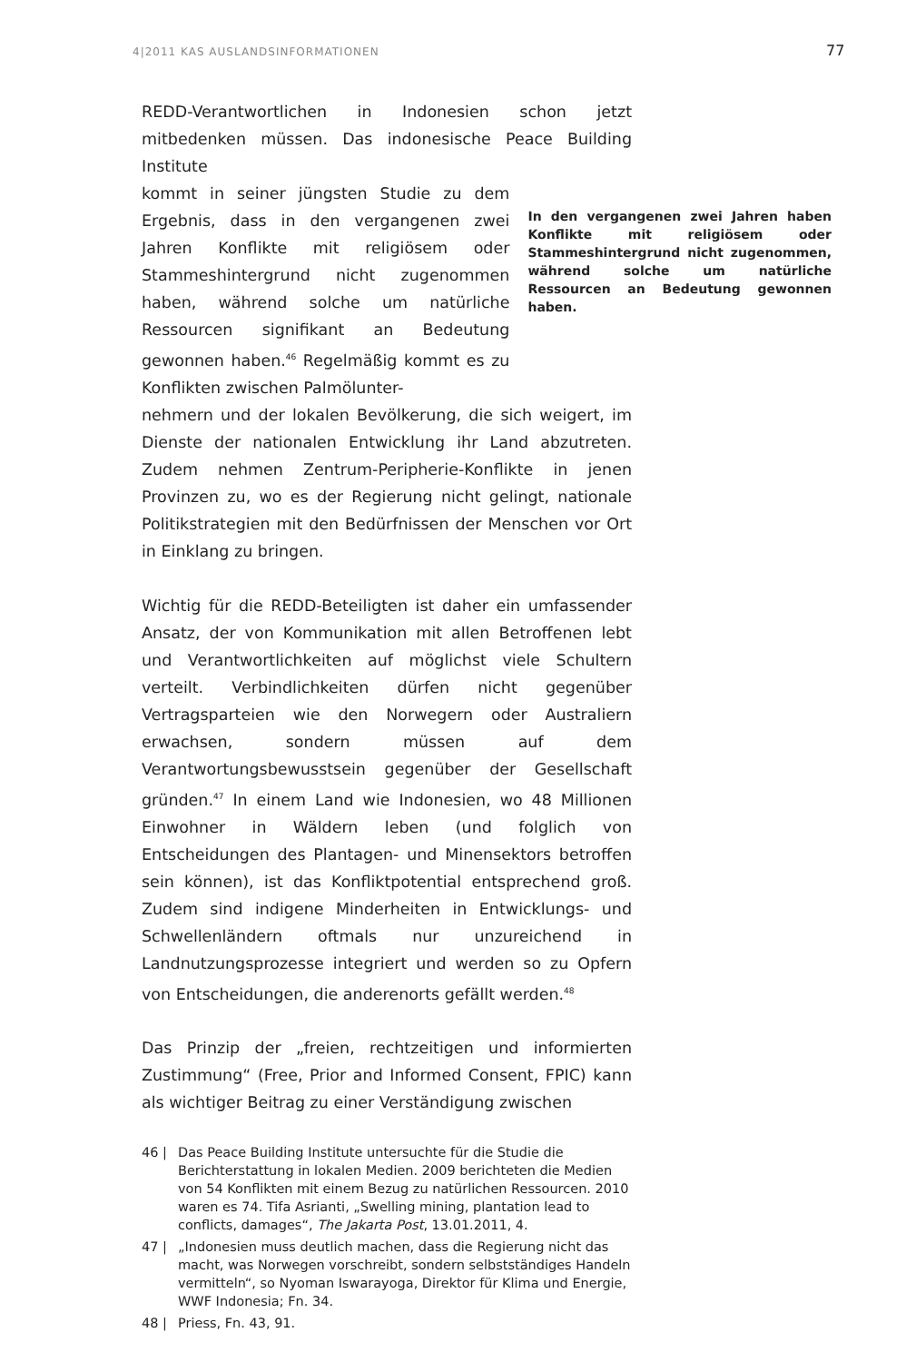4|2011 KAS AUSLANDSINFORMATIONEN
77
REDD-Verantwortlichen in Indonesien schon jetzt mitbedenken müssen. Das indonesische Peace Building Institute
kommt in seiner jüngsten Studie zu dem Ergebnis, dass in den vergangenen zwei Jahren Konflikte mit religiösem oder Stammeshintergrund nicht zugenommen haben, während solche um natürliche Ressourcen signifikant an Bedeutung gewonnen haben.<sup>46</sup> Regelmäßig kommt es zu Konflikten zwischen Palmölunter- In den vergangenen zwei Jahren haben Konflikte mit religiösem oder Stammeshintergrund nicht zugenommen, während solche um natürliche Ressourcen an Bedeutung gewonnen haben.
nehmern und der lokalen Bevölkerung, die sich weigert, im Dienste der nationalen Entwicklung ihr Land abzutreten. Zudem nehmen Zentrum-Peripherie-Konflikte in jenen Provinzen zu, wo es der Regierung nicht gelingt, nationale Politikstrategien mit den Bedürfnissen der Menschen vor Ort in Einklang zu bringen.
Wichtig für die REDD-Beteiligten ist daher ein umfassender Ansatz, der von Kommunikation mit allen Betroffenen lebt und Verantwortlichkeiten auf möglichst viele Schultern verteilt. Verbindlichkeiten dürfen nicht gegenüber Vertragsparteien wie den Norwegern oder Australiern erwachsen, sondern müssen auf dem Verantwortungsbewusstsein gegenüber der Gesellschaft gründen.<sup>47</sup> In einem Land wie Indonesien, wo 48 Millionen Einwohner in Wäldern leben (und folglich von Entscheidungen des Plantagen- und Minensektors betroffen sein können), ist das Konfliktpotential entsprechend groß. Zudem sind indigene Minderheiten in Entwicklungs- und Schwellenländern oftmals nur unzureichend in Landnutzungsprozesse integriert und werden so zu Opfern von Entscheidungen, die anderenorts gefällt werden.<sup>48</sup>
Das Prinzip der „freien, rechtzeitigen und informierten Zustimmung“ (Free, Prior and Informed Consent, FPIC) kann als wichtiger Beitrag zu einer Verständigung zwischen
46 | Das Peace Building Institute untersuchte für die Studie die Berichterstattung in lokalen Medien. 2009 berichteten die Medien von 54 Konflikten mit einem Bezug zu natürlichen Ressourcen. 2010 waren es 74. Tifa Asrianti, „Swelling mining, plantation lead to conflicts, damages“, The Jakarta Post, 13.01.2011, 4.
47 | „Indonesien muss deutlich machen, dass die Regierung nicht das macht, was Norwegen vorschreibt, sondern selbstständiges Handeln vermitteln“, so Nyoman Iswarayoga, Direktor für Klima und Energie, WWF Indonesia; Fn. 34.
48 | Priess, Fn. 43, 91.